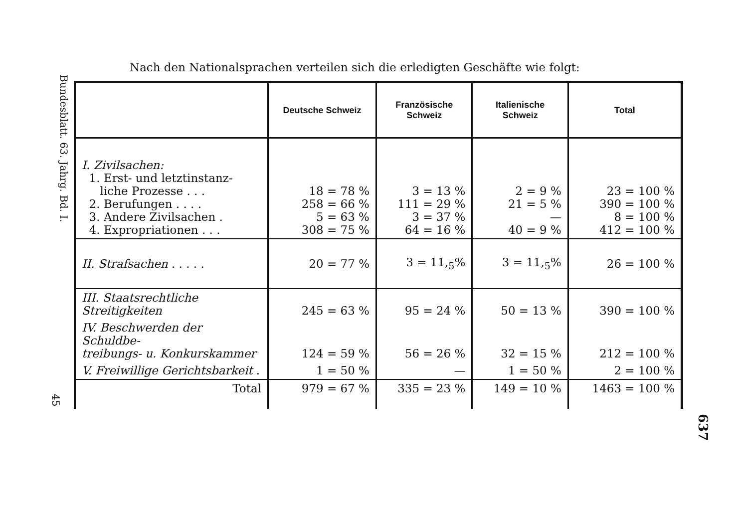Bundesblatt. 63. Jahrg. Bd. I.
45
Nach den Nationalsprachen verteilen sich die erledigten Geschäfte wie folgt:
| | Deutsche Schweiz | Französische Schweiz | Italienische Schweiz | Total |
| --- | --- | --- | --- | --- |
| I. Zivilsachen: 1. Erst- und letztinstanz- liche Prozesse . . . 2. Berufungen . . . . 3. Andere Zivilsachen . 4. Expropriationen . . . | 18 = 78 % 258 = 66 % 5 = 63 % 308 = 75 % | 3 = 13 % 111 = 29 % 3 = 37 % 64 = 16 % | 2 = 9 % 21 = 5 % — 40 = 9 % | 23 = 100 % 390 = 100 % 8 = 100 % 412 = 100 % |
| II. Strafsachen . . . . . | 20 = 77 % | 3 = 11,<sub>5</sub>% | 3 = 11,<sub>5</sub>% | 26 = 100 % |
| III. Staatsrechtliche Streitigkeiten | 245 = 63 % | 95 = 24 % | 50 = 13 % | 390 = 100 % |
| IV. Beschwerden der Schuldbe- treibungs- u. Konkurskammer | 124 = 59 % | 56 = 26 % | 32 = 15 % | 212 = 100 % |
| V. Freiwillige Gerichtsbarkeit . | 1 = 50 % | — | 1 = 50 % | 2 = 100 % |
| Total | 979 = 67 % | 335 = 23 % | 149 = 10 % | 1463 = 100 % |
637